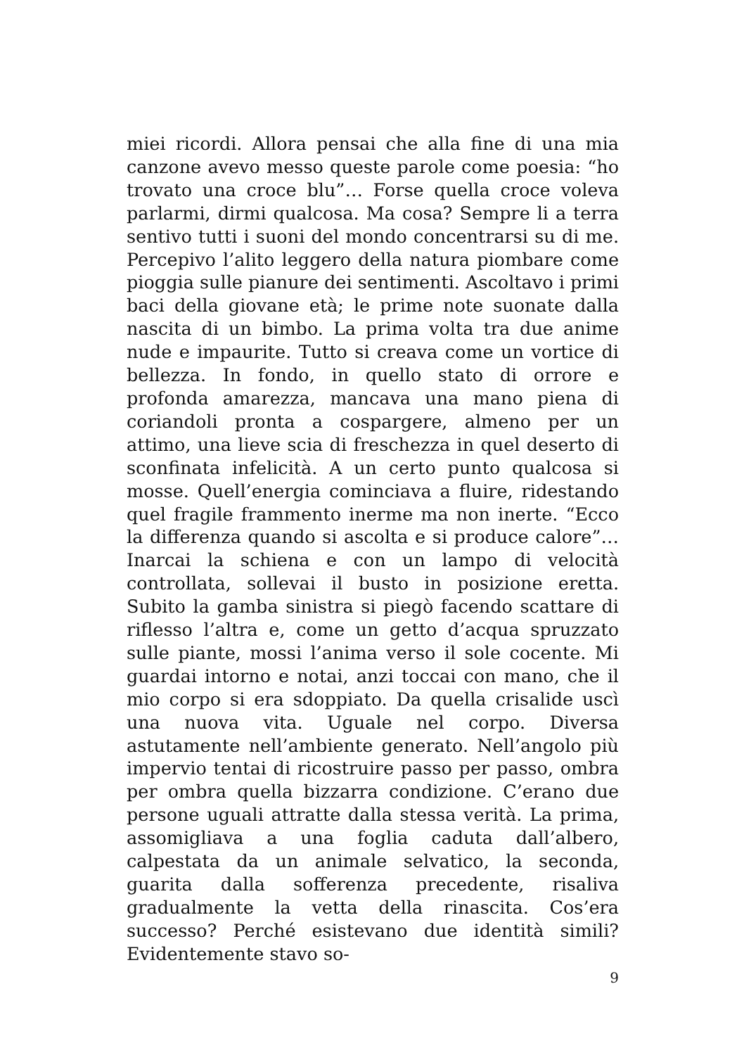miei ricordi. Allora pensai che alla fine di una mia canzone avevo messo queste parole come poesia: “ho trovato una croce blu”… Forse quella croce voleva parlarmi, dirmi qualcosa. Ma cosa? Sempre li a terra sentivo tutti i suoni del mondo concentrarsi su di me. Percepivo l’alito leggero della natura piombare come pioggia sulle pianure dei sentimenti. Ascoltavo i primi baci della giovane età; le prime note suonate dalla nascita di un bimbo. La prima volta tra due anime nude e impaurite. Tutto si creava come un vortice di bellezza. In fondo, in quello stato di orrore e profonda amarezza, mancava una mano piena di coriandoli pronta a cospargere, almeno per un attimo, una lieve scia di freschezza in quel deserto di sconfinata infelicità. A un certo punto qualcosa si mosse. Quell’energia cominciava a fluire, ridestando quel fragile frammento inerme ma non inerte. “Ecco la differenza quando si ascolta e si produce calore”…Inarcai la schiena e con un lampo di velocità controllata, sollevai il busto in posizione eretta. Subito la gamba sinistra si piegò facendo scattare di riflesso l’altra e, come un getto d’acqua spruzzato sulle piante, mossi l’anima verso il sole cocente. Mi guardai intorno e notai, anzi toccai con mano, che il mio corpo si era sdoppiato. Da quella crisalide uscì una nuova vita. Uguale nel corpo. Diversa astutamente nell’ambiente generato. Nell’angolo più impervio tentai di ricostruire passo per passo, ombra per ombra quella bizzarra condizione. C’erano due persone uguali attratte dalla stessa verità. La prima, assomigliava a una foglia caduta dall’albero, calpestata da un animale selvatico, la seconda, guarita dalla sofferenza precedente, risaliva gradualmente la vetta della rinascita. Cos’era successo? Perché esistevano due identità simili? Evidentemente stavo so-
9